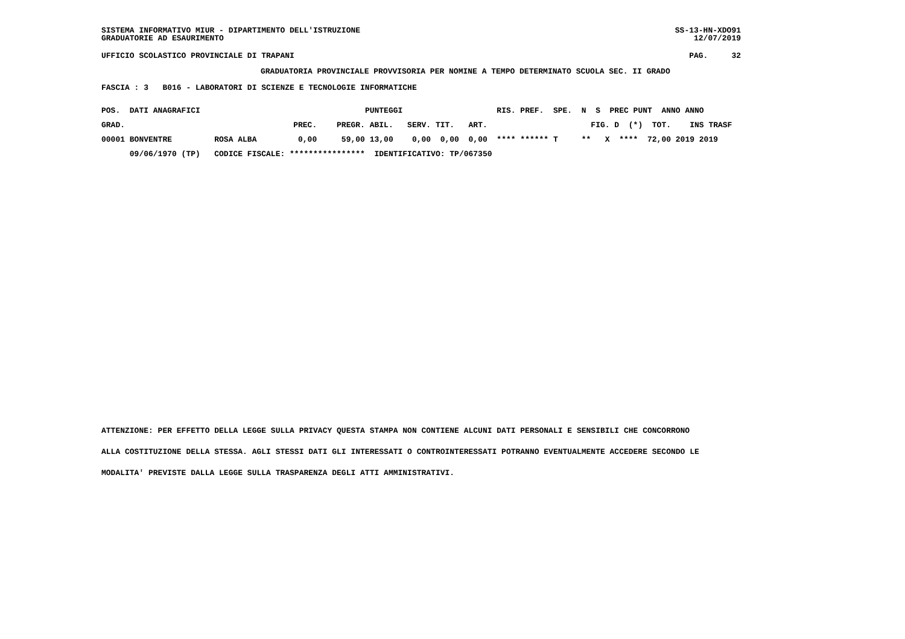SISTEMA INFORMATIVO MIUR - DIPARTIMENTO DELL'ISTRUZIONE GRADUATORIE AD ESAURIMENTO
SS-13-HN-XDO91 12/07/2019
UFFICIO SCOLASTICO PROVINCIALE DI TRAPANI
PAG. 32
GRADUATORIA PROVINCIALE PROVVISORIA PER NOMINE A TEMPO DETERMINATO SCUOLA SEC. II GRADO
FASCIA : 3 B016 - LABORATORI DI SCIENZE E TECNOLOGIE INFORMATICHE
| POS. DATI ANAGRAFICI | | | | PUNTEGGI | | | | RIS. PREF. SPE. N S PREC PUNT ANNO ANNO |
| --- | --- | --- | --- | --- | --- | --- | --- | --- |
| GRAD. | | PREC. | PREGR. | ABIL. | SERV. | TIT. | ART. | FIG. D (*) TOT. INS TRASF |
| 00001 BONVENTRE | ROSA ALBA | 0,00 | 59,00 | 13,00 | 0,00 | 0,00 | 0,00 | **** ****** T ** X **** 72,00 2019 2019 |
| 09/06/1970 (TP) | CODICE FISCALE: **************** | | | IDENTIFICATIVO: TP/067350 | | | | |
ATTENZIONE: PER EFFETTO DELLA LEGGE SULLA PRIVACY QUESTA STAMPA NON CONTIENE ALCUNI DATI PERSONALI E SENSIBILI CHE CONCORRONO
ALLA COSTITUZIONE DELLA STESSA. AGLI STESSI DATI GLI INTERESSATI O CONTROINTERESSATI POTRANNO EVENTUALMENTE ACCEDERE SECONDO LE
MODALITA' PREVISTE DALLA LEGGE SULLA TRASPARENZA DEGLI ATTI AMMINISTRATIVI.